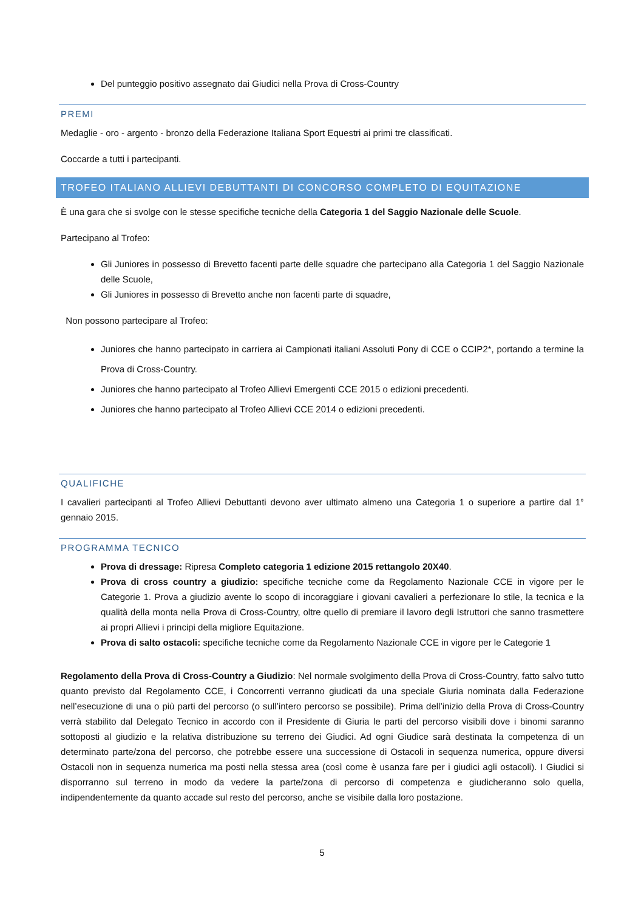Del punteggio positivo assegnato dai Giudici nella Prova di Cross-Country
PREMI
Medaglie - oro - argento - bronzo della Federazione Italiana Sport Equestri ai primi tre classificati.
Coccarde a tutti i partecipanti.
TROFEO ITALIANO ALLIEVI DEBUTTANTI DI CONCORSO COMPLETO DI EQUITAZIONE
È una gara che si svolge con le stesse specifiche tecniche della Categoria 1 del Saggio Nazionale delle Scuole.
Partecipano al Trofeo:
Gli Juniores in possesso di Brevetto facenti parte delle squadre che partecipano alla Categoria 1 del Saggio Nazionale delle Scuole,
Gli Juniores in possesso di Brevetto anche non facenti parte di squadre,
Non possono partecipare al Trofeo:
Juniores che hanno partecipato in carriera ai Campionati italiani Assoluti Pony di CCE o CCIP2*, portando a termine la Prova di Cross-Country.
Juniores che hanno partecipato al Trofeo Allievi Emergenti CCE 2015 o edizioni precedenti.
Juniores che hanno partecipato al Trofeo Allievi CCE 2014 o edizioni precedenti.
QUALIFICHE
I cavalieri partecipanti al Trofeo Allievi Debuttanti devono aver ultimato almeno una Categoria 1 o superiore a partire dal 1° gennaio 2015.
PROGRAMMA TECNICO
Prova di dressage: Ripresa Completo categoria 1 edizione 2015 rettangolo 20X40.
Prova di cross country a giudizio: specifiche tecniche come da Regolamento Nazionale CCE in vigore per le Categorie 1. Prova a giudizio avente lo scopo di incoraggiare i giovani cavalieri a perfezionare lo stile, la tecnica e la qualità della monta nella Prova di Cross-Country, oltre quello di premiare il lavoro degli Istruttori che sanno trasmettere ai propri Allievi i principi della migliore Equitazione.
Prova di salto ostacoli: specifiche tecniche come da Regolamento Nazionale CCE in vigore per le Categorie 1
Regolamento della Prova di Cross-Country a Giudizio: Nel normale svolgimento della Prova di Cross-Country, fatto salvo tutto quanto previsto dal Regolamento CCE, i Concorrenti verranno giudicati da una speciale Giuria nominata dalla Federazione nell’esecuzione di una o più parti del percorso (o sull’intero percorso se possibile). Prima dell’inizio della Prova di Cross-Country verrà stabilito dal Delegato Tecnico in accordo con il Presidente di Giuria le parti del percorso visibili dove i binomi saranno sottoposti al giudizio e la relativa distribuzione su terreno dei Giudici. Ad ogni Giudice sarà destinata la competenza di un determinato parte/zona del percorso, che potrebbe essere una successione di Ostacoli in sequenza numerica, oppure diversi Ostacoli non in sequenza numerica ma posti nella stessa area (così come è usanza fare per i giudici agli ostacoli). I Giudici si disporranno sul terreno in modo da vedere la parte/zona di percorso di competenza e giudicheranno solo quella, indipendentemente da quanto accade sul resto del percorso, anche se visibile dalla loro postazione.
5